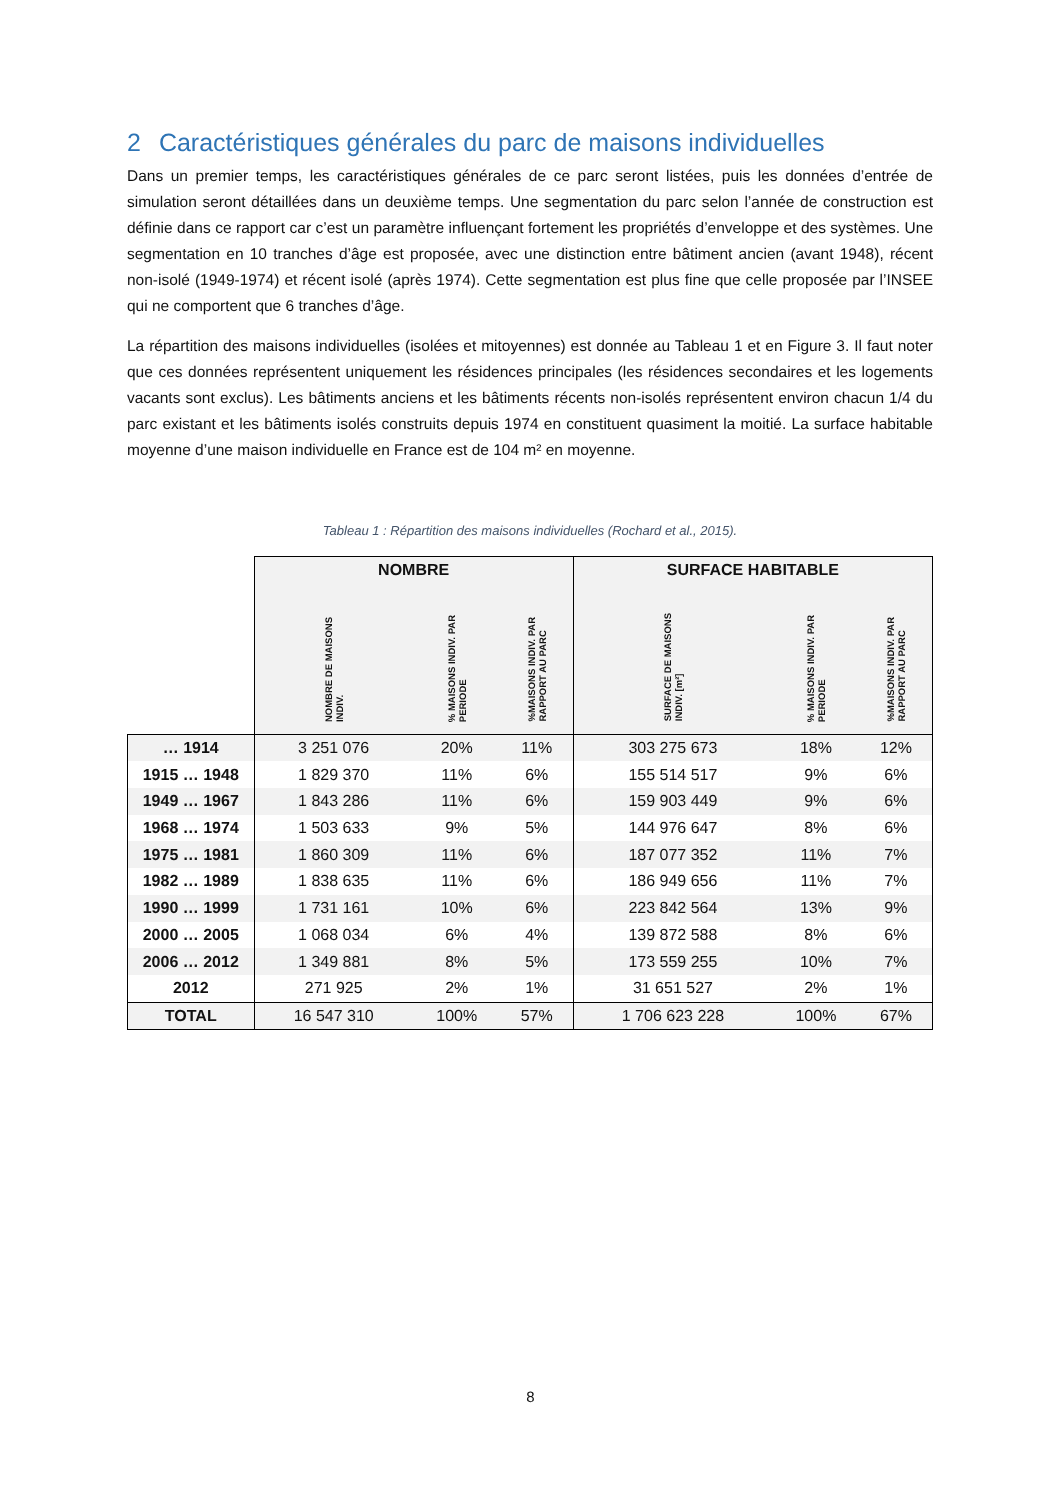2 Caractéristiques générales du parc de maisons individuelles
Dans un premier temps, les caractéristiques générales de ce parc seront listées, puis les données d’entrée de simulation seront détaillées dans un deuxième temps. Une segmentation du parc selon l’année de construction est définie dans ce rapport car c’est un paramètre influençant fortement les propriétés d’enveloppe et des systèmes. Une segmentation en 10 tranches d’âge est proposée, avec une distinction entre bâtiment ancien (avant 1948), récent non-isolé (1949-1974) et récent isolé (après 1974). Cette segmentation est plus fine que celle proposée par l’INSEE qui ne comportent que 6 tranches d’âge.
La répartition des maisons individuelles (isolées et mitoyennes) est donnée au Tableau 1 et en Figure 3. Il faut noter que ces données représentent uniquement les résidences principales (les résidences secondaires et les logements vacants sont exclus). Les bâtiments anciens et les bâtiments récents non-isolés représentent environ chacun 1/4 du parc existant et les bâtiments isolés construits depuis 1974 en constituent quasiment la moitié. La surface habitable moyenne d’une maison individuelle en France est de 104 m² en moyenne.
Tableau 1 : Répartition des maisons individuelles (Rochard et al., 2015).
| | NOMBRE | | | SURFACE HABITABLE | | |
| --- | --- | --- | --- | --- | --- | --- |
| | NOMBRE DE MAISONS INDIV. | % MAISONS INDIV. PAR PERIODE | %MAISONS INDIV. PAR RAPPORT AU PARC | SURFACE DE MAISONS INDIV. [m²] | % MAISONS INDIV. PAR PERIODE | %MAISONS INDIV. PAR RAPPORT AU PARC |
| … 1914 | 3 251 076 | 20% | 11% | 303 275 673 | 18% | 12% |
| 1915 … 1948 | 1 829 370 | 11% | 6% | 155 514 517 | 9% | 6% |
| 1949 … 1967 | 1 843 286 | 11% | 6% | 159 903 449 | 9% | 6% |
| 1968 … 1974 | 1 503 633 | 9% | 5% | 144 976 647 | 8% | 6% |
| 1975 … 1981 | 1 860 309 | 11% | 6% | 187 077 352 | 11% | 7% |
| 1982 … 1989 | 1 838 635 | 11% | 6% | 186 949 656 | 11% | 7% |
| 1990 … 1999 | 1 731 161 | 10% | 6% | 223 842 564 | 13% | 9% |
| 2000 … 2005 | 1 068 034 | 6% | 4% | 139 872 588 | 8% | 6% |
| 2006 … 2012 | 1 349 881 | 8% | 5% | 173 559 255 | 10% | 7% |
| 2012 | 271 925 | 2% | 1% | 31 651 527 | 2% | 1% |
| TOTAL | 16 547 310 | 100% | 57% | 1 706 623 228 | 100% | 67% |
8